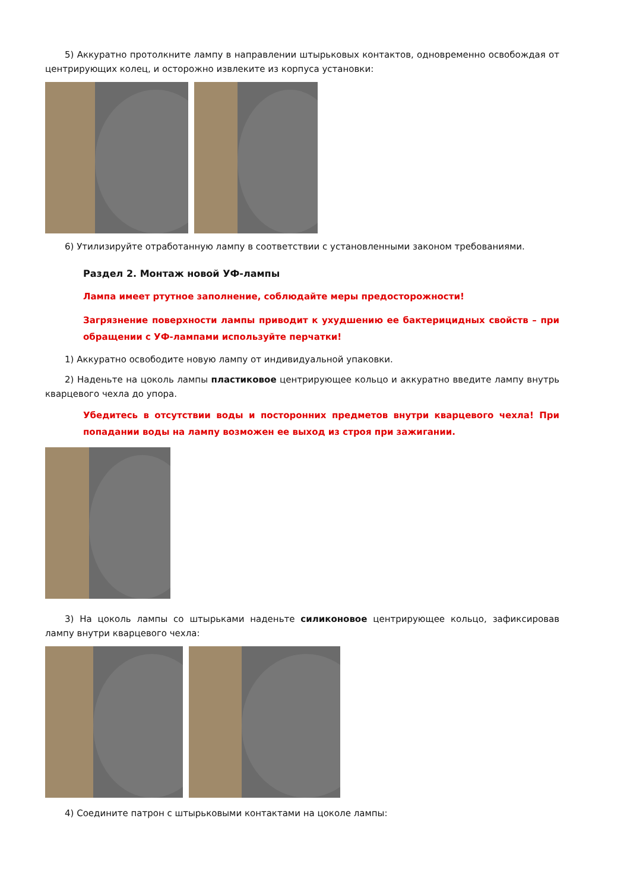5) Аккуратно протолкните лампу в направлении штырьковых контактов, одновременно освобождая от центрирующих колец, и осторожно извлеките из корпуса установки:
6) Утилизируйте отработанную лампу в соответствии с установленными законом требованиями.
Раздел 2. Монтаж новой УФ-лампы
Лампа имеет ртутное заполнение, соблюдайте меры предосторожности!
Загрязнение поверхности лампы приводит к ухудшению ее бактерицидных свойств – при обращении с УФ-лампами используйте перчатки!
1) Аккуратно освободите новую лампу от индивидуальной упаковки.
2) Наденьте на цоколь лампы пластиковое центрирующее кольцо и аккуратно введите лампу внутрь кварцевого чехла до упора.
Убедитесь в отсутствии воды и посторонних предметов внутри кварцевого чехла! При попадании воды на лампу возможен ее выход из строя при зажигании.
3) На цоколь лампы со штырьками наденьте силиконовое центрирующее кольцо, зафиксировав лампу внутри кварцевого чехла:
4) Соедините патрон с штырьковыми контактами на цоколе лампы: